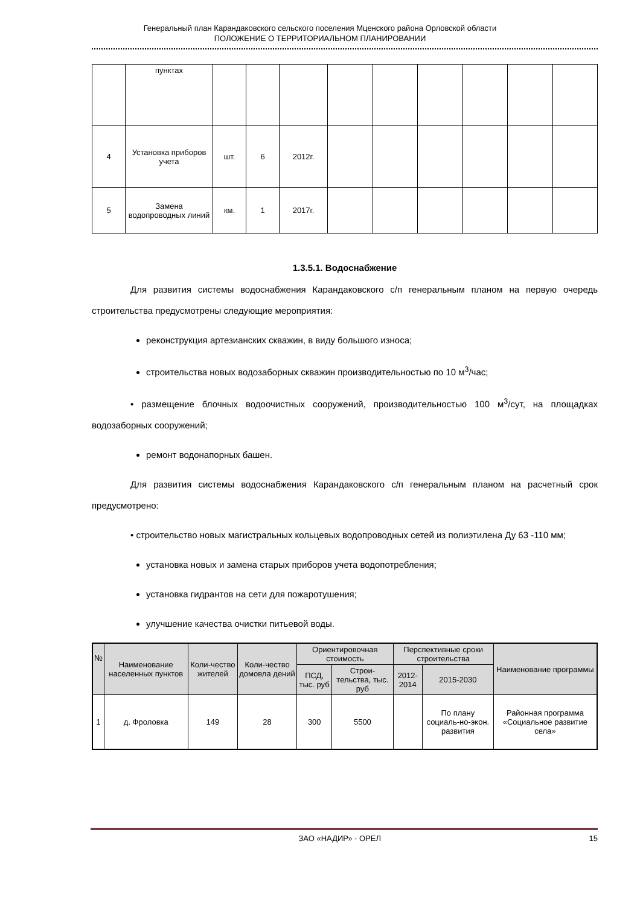Генеральный план Карандаковского сельского поселения Мценского района Орловской области
ПОЛОЖЕНИЕ О ТЕРРИТОРИАЛЬНОМ ПЛАНИРОВАНИИ
| | пунктах | | | | | | | | | |
| 4 | Установка приборов учета | шт. | 6 | 2012г. | | | | | | |
| 5 | Замена водопроводных линий | км. | 1 | 2017г. | | | | | | |
1.3.5.1. Водоснабжение
Для развития системы водоснабжения Карандаковского с/п генеральным планом на первую очередь строительства предусмотрены следующие мероприятия:
реконструкция артезианских скважин, в виду большого износа;
строительства новых водозаборных скважин производительностью по 10 м<sup>3</sup>/час;
• размещение блочных водоочистных сооружений, производительностью 100 м<sup>3</sup>/сут, на площадках водозаборных сооружений;
ремонт водонапорных башен.
Для развития системы водоснабжения Карандаковского с/п генеральным планом на расчетный срок предусмотрено:
• строительство новых магистральных кольцевых водопроводных сетей из полиэтилена Ду 63 -110 мм;
установка новых и замена старых приборов учета водопотребления;
установка гидрантов на сети для пожаротушения;
улучшение качества очистки питьевой воды.
| № | Наименование населенных пунктов | Коли-чество жителей | Коли-чество домовла дений | Ориентировочная стоимость | | Перспективные сроки строительства | | Наименование программы |
| --- | --- | --- | --- | --- | --- | --- | --- | --- |
| | | | | ПСД, тыс. руб | Строи-тельства, тыс. руб | 2012-2014 | 2015-2030 | |
| 1 | д. Фроловка | 149 | 28 | 300 | 5500 | | По плану социаль-но-экон. развития | Районная программа «Социальное развитие села» |
ЗАО «НАДИР» - ОРЕЛ 15